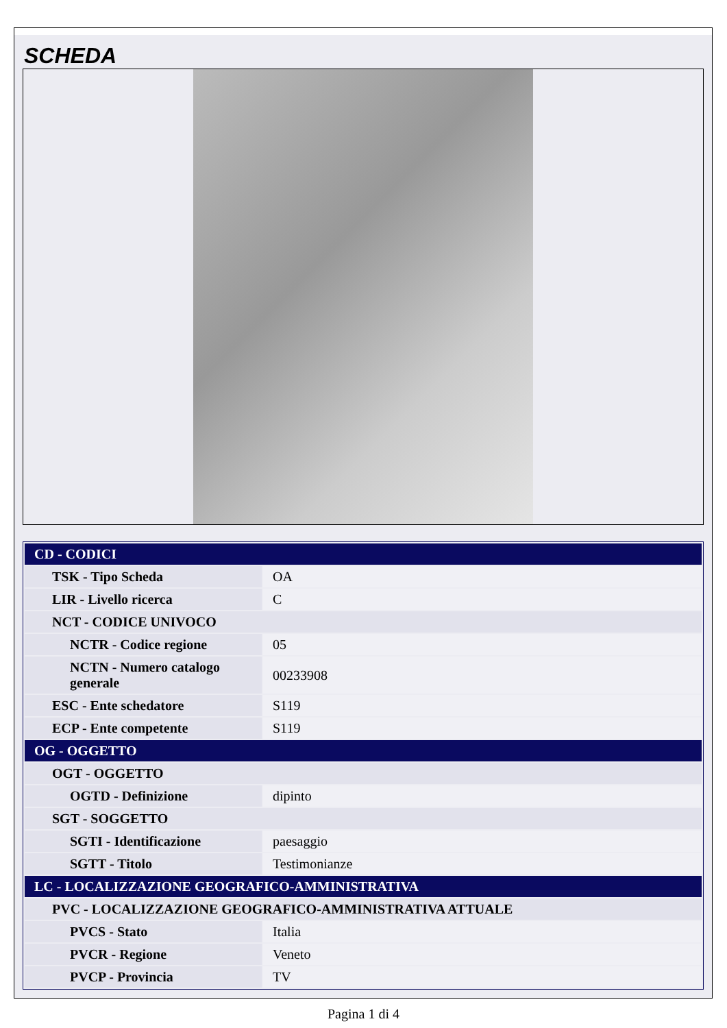SCHEDA
| CD - CODICI | |
| TSK - Tipo Scheda | OA |
| LIR - Livello ricerca | C |
| NCT - CODICE UNIVOCO | |
| NCTR - Codice regione | 05 |
| NCTN - Numero catalogo generale | 00233908 |
| ESC - Ente schedatore | S119 |
| ECP - Ente competente | S119 |
| OG - OGGETTO | |
| OGT - OGGETTO | |
| OGTD - Definizione | dipinto |
| SGT - SOGGETTO | |
| SGTI - Identificazione | paesaggio |
| SGTT - Titolo | Testimonianze |
| LC - LOCALIZZAZIONE GEOGRAFICO-AMMINISTRATIVA | |
| PVC - LOCALIZZAZIONE GEOGRAFICO-AMMINISTRATIVA ATTUALE | |
| PVCS - Stato | Italia |
| PVCR - Regione | Veneto |
| PVCP - Provincia | TV |
Pagina 1 di 4